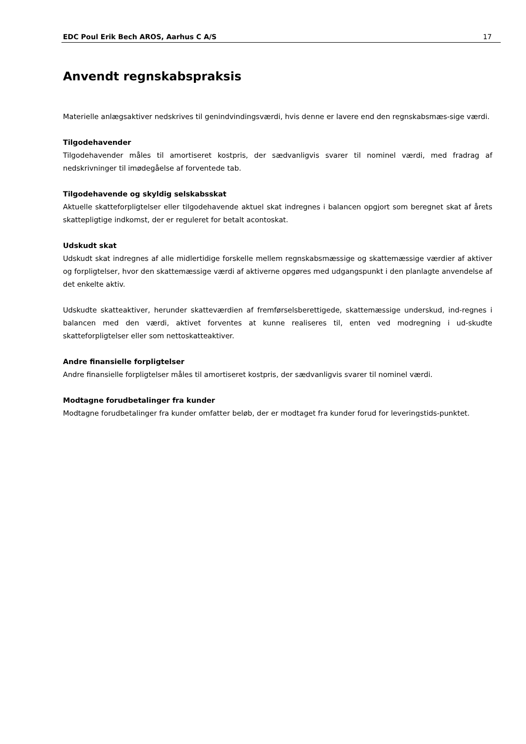EDC Poul Erik Bech AROS, Aarhus C A/S 17
Anvendt regnskabspraksis
Materielle anlægsaktiver nedskrives til genindvindingsværdi, hvis denne er lavere end den regnskabsmæs-sige værdi.
Tilgodehavender
Tilgodehavender måles til amortiseret kostpris, der sædvanligvis svarer til nominel værdi, med fradrag af nedskrivninger til imødegåelse af forventede tab.
Tilgodehavende og skyldig selskabsskat
Aktuelle skatteforpligtelser eller tilgodehavende aktuel skat indregnes i balancen opgjort som beregnet skat af årets skattepligtige indkomst, der er reguleret for betalt acontoskat.
Udskudt skat
Udskudt skat indregnes af alle midlertidige forskelle mellem regnskabsmæssige og skattemæssige værdier af aktiver og forpligtelser, hvor den skattemæssige værdi af aktiverne opgøres med udgangspunkt i den planlagte anvendelse af det enkelte aktiv.
Udskudte skatteaktiver, herunder skatteværdien af fremførselsberettigede, skattemæssige underskud, ind-regnes i balancen med den værdi, aktivet forventes at kunne realiseres til, enten ved modregning i ud-skudte skatteforpligtelser eller som nettoskatteaktiver.
Andre finansielle forpligtelser
Andre finansielle forpligtelser måles til amortiseret kostpris, der sædvanligvis svarer til nominel værdi.
Modtagne forudbetalinger fra kunder
Modtagne forudbetalinger fra kunder omfatter beløb, der er modtaget fra kunder forud for leveringstids-punktet.